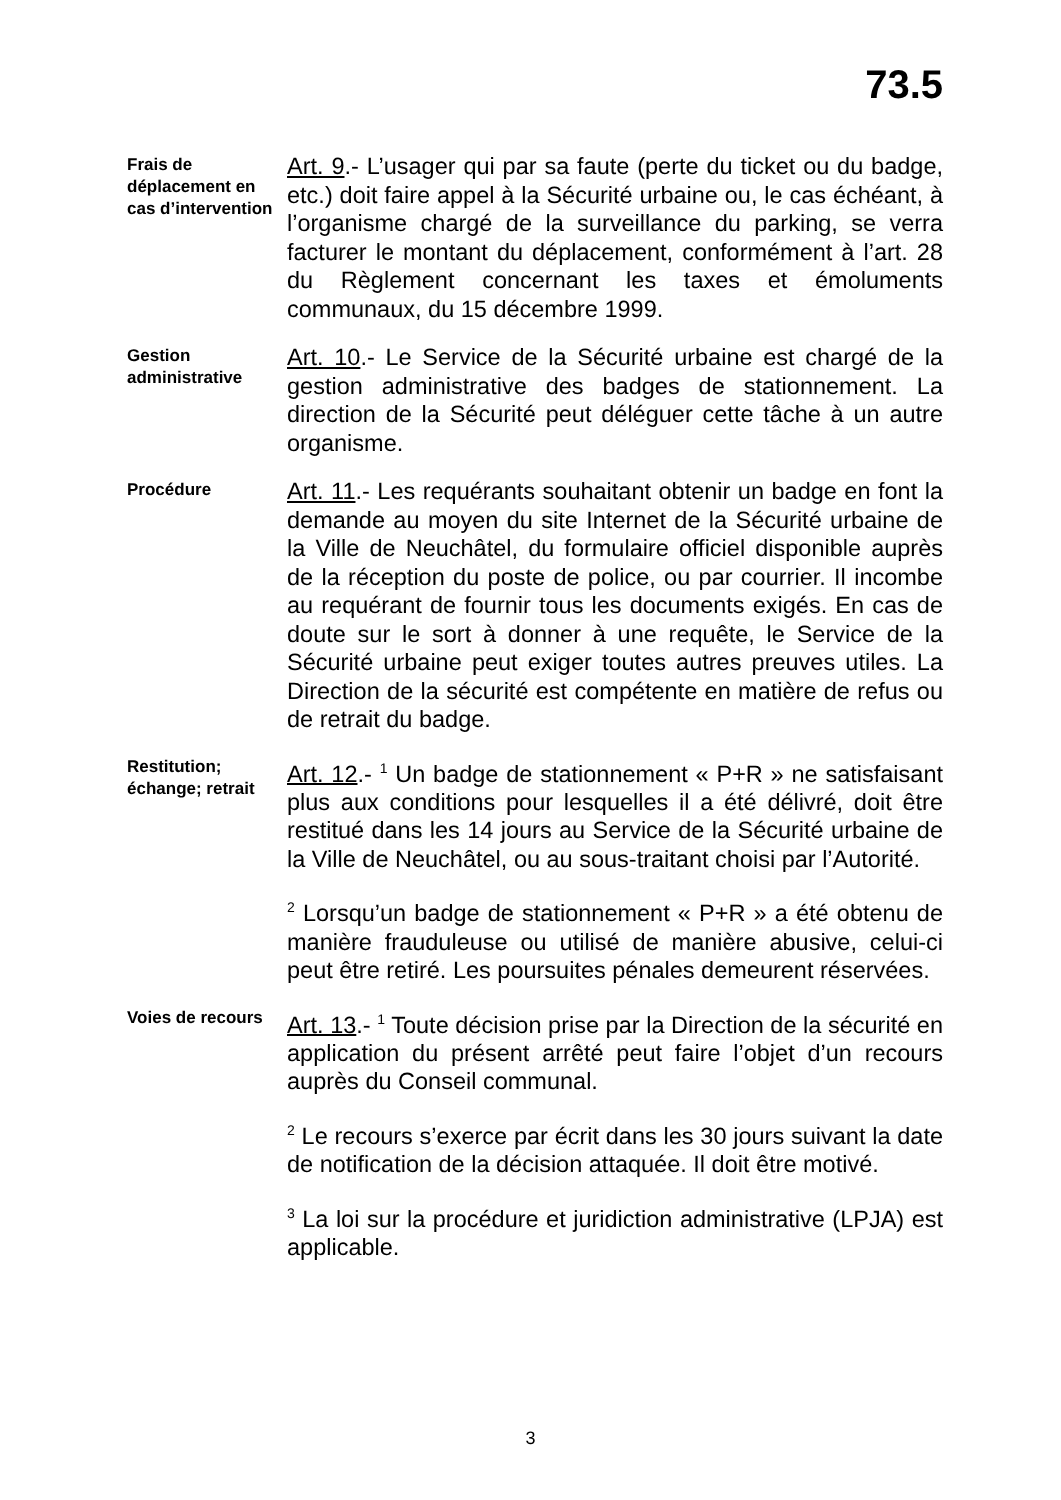73.5
Frais de déplacement en cas d’intervention
Art. 9.- L’usager qui par sa faute (perte du ticket ou du badge, etc.) doit faire appel à la Sécurité urbaine ou, le cas échéant, à l’organisme chargé de la surveillance du parking, se verra facturer le montant du déplacement, conformément à l’art. 28 du Règlement concernant les taxes et émoluments communaux, du 15 décembre 1999.
Gestion administrative
Art. 10.- Le Service de la Sécurité urbaine est chargé de la gestion administrative des badges de stationnement. La direction de la Sécurité peut déléguer cette tâche à un autre organisme.
Procédure
Art. 11.- Les requérants souhaitant obtenir un badge en font la demande au moyen du site Internet de la Sécurité urbaine de la Ville de Neuchâtel, du formulaire officiel disponible auprès de la réception du poste de police, ou par courrier. Il incombe au requérant de fournir tous les documents exigés. En cas de doute sur le sort à donner à une requête, le Service de la Sécurité urbaine peut exiger toutes autres preuves utiles. La Direction de la sécurité est compétente en matière de refus ou de retrait du badge.
Restitution; échange; retrait
Art. 12.- <sup>1</sup> Un badge de stationnement « P+R » ne satisfaisant plus aux conditions pour lesquelles il a été délivré, doit être restitué dans les 14 jours au Service de la Sécurité urbaine de la Ville de Neuchâtel, ou au sous-traitant choisi par l’Autorité.
<sup>2</sup> Lorsqu’un badge de stationnement « P+R » a été obtenu de manière frauduleuse ou utilisé de manière abusive, celui-ci peut être retiré. Les poursuites pénales demeurent réservées.
Voies de recours
Art. 13.- <sup>1</sup> Toute décision prise par la Direction de la sécurité en application du présent arrêté peut faire l’objet d’un recours auprès du Conseil communal.
<sup>2</sup> Le recours s’exerce par écrit dans les 30 jours suivant la date de notification de la décision attaquée. Il doit être motivé.
<sup>3</sup> La loi sur la procédure et juridiction administrative (LPJA) est applicable.
3